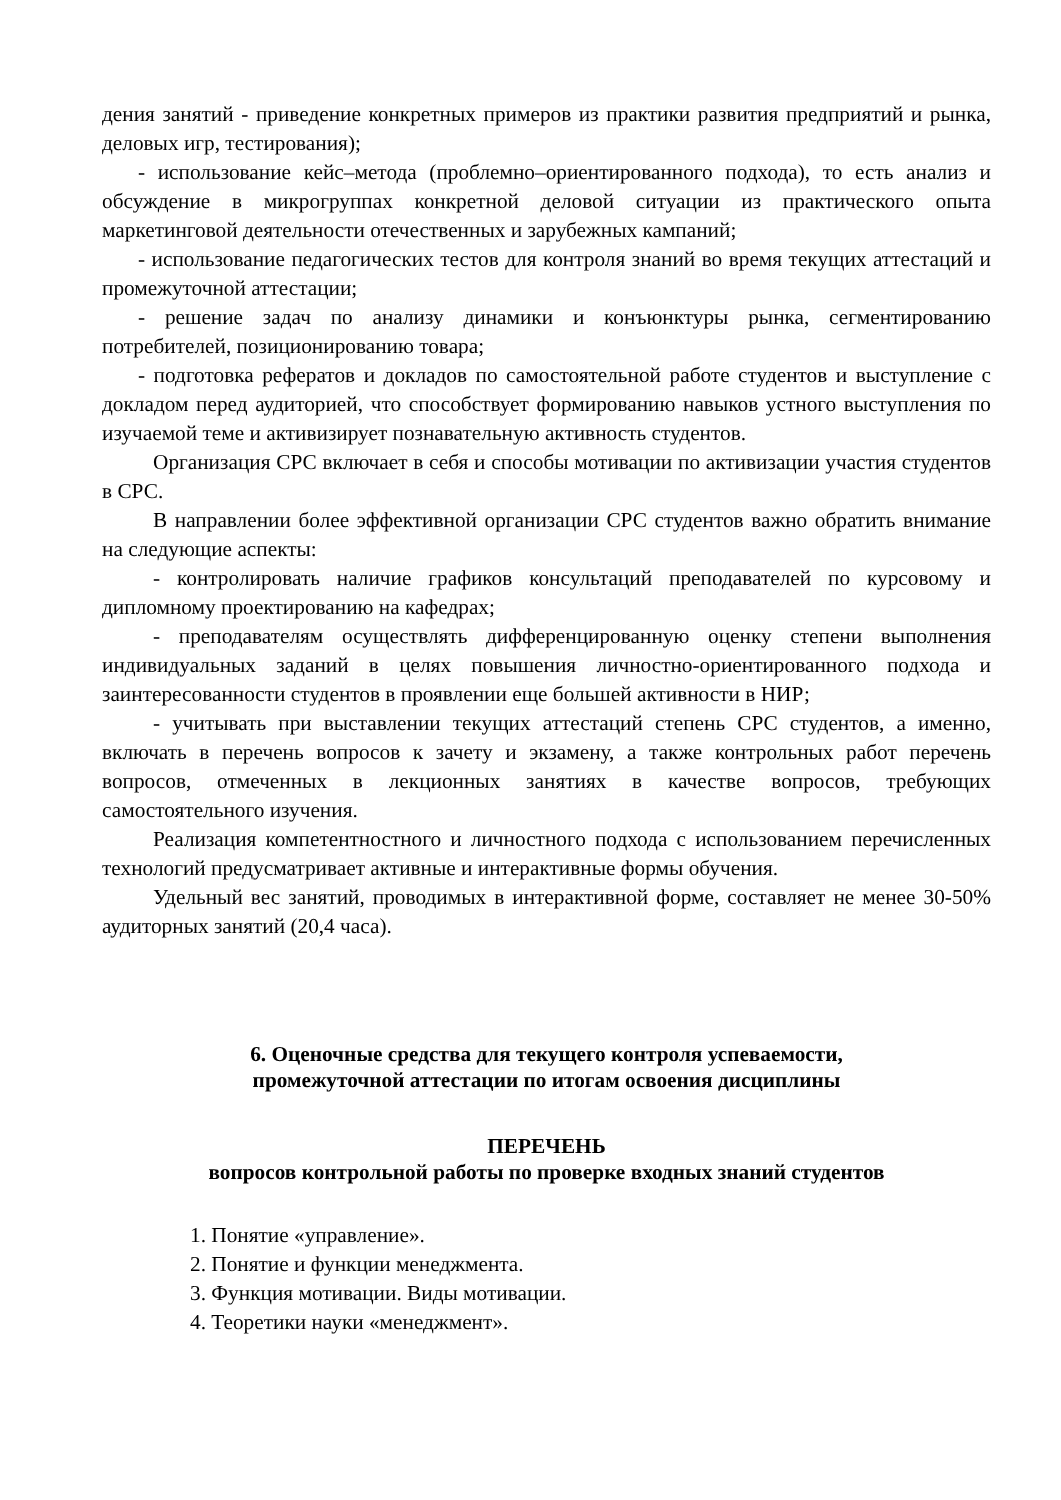дения занятий - приведение конкретных примеров из практики развития предприятий и рынка, деловых игр, тестирования);
- использование кейс–метода (проблемно–ориентированного подхода), то есть анализ и обсуждение в микрогруппах конкретной деловой ситуации из практического опыта маркетинговой деятельности отечественных и зарубежных кампаний;
- использование педагогических тестов для контроля знаний во время текущих аттестаций и промежуточной аттестации;
- решение задач по анализу динамики и конъюнктуры рынка, сегментированию потребителей, позиционированию товара;
- подготовка рефератов и докладов по самостоятельной работе студентов и выступление с докладом перед аудиторией, что способствует формированию навыков устного выступления по изучаемой теме и активизирует познавательную активность студентов.
Организация СРС включает в себя и способы мотивации по активизации участия студентов в СРС.
В направлении более эффективной организации СРС студентов важно обратить внимание на следующие аспекты:
- контролировать наличие графиков консультаций преподавателей по курсовому и дипломному проектированию на кафедрах;
- преподавателям осуществлять дифференцированную оценку степени выполнения индивидуальных заданий в целях повышения личностно-ориентированного подхода и заинтересованности студентов в проявлении еще большей активности в НИР;
- учитывать при выставлении текущих аттестаций степень СРС студентов, а именно, включать в перечень вопросов к зачету и экзамену, а также контрольных работ перечень вопросов, отмеченных в лекционных занятиях в качестве вопросов, требующих самостоятельного изучения.
Реализация компетентностного и личностного подхода с использованием перечисленных технологий предусматривает активные и интерактивные формы обучения.
Удельный вес занятий, проводимых в интерактивной форме, составляет не менее 30-50% аудиторных занятий (20,4 часа).
6. Оценочные средства для текущего контроля успеваемости,
промежуточной аттестации по итогам освоения дисциплины
ПЕРЕЧЕНЬ
вопросов контрольной работы по проверке входных знаний студентов
1. Понятие «управление».
2. Понятие и функции менеджмента.
3. Функция мотивации. Виды мотивации.
4. Теоретики науки «менеджмент».